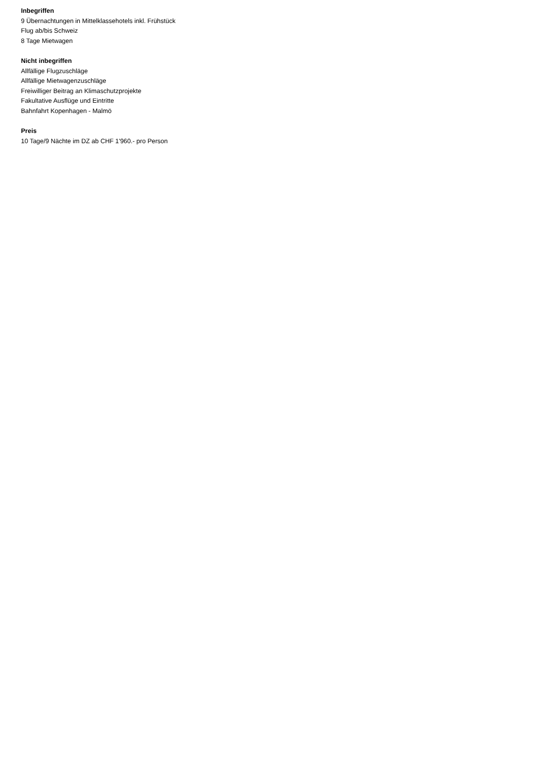Inbegriffen
9 Übernachtungen in Mittelklassehotels inkl. Frühstück
Flug ab/bis Schweiz
8 Tage Mietwagen
Nicht inbegriffen
Allfällige Flugzuschläge
Allfällige Mietwagenzuschläge
Freiwilliger Beitrag an Klimaschutzprojekte
Fakultative Ausflüge und Eintritte
Bahnfahrt Kopenhagen - Malmö
Preis
10 Tage/9 Nächte im DZ ab CHF 1'960.- pro Person